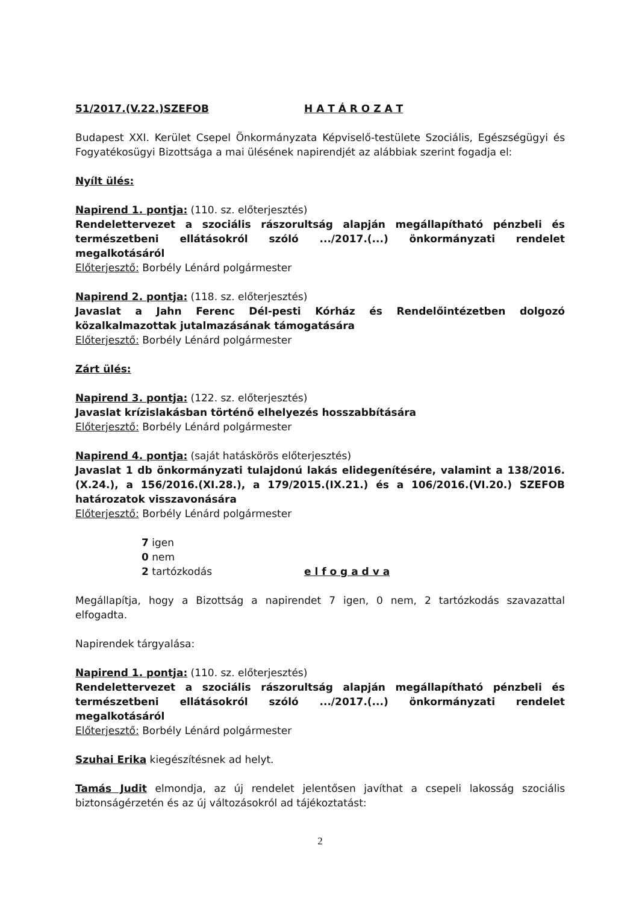51/2017.(V.22.)SZEFOB H A T Á R O Z A T
Budapest XXI. Kerület Csepel Önkormányzata Képviselő-testülete Szociális, Egészségügyi és Fogyatékosügyi Bizottsága a mai ülésének napirendjét az alábbiak szerint fogadja el:
Nyílt ülés:
Napirend 1. pontja: (110. sz. előterjesztés)
Rendelettervezet a szociális rászorultság alapján megállapítható pénzbeli és természetbeni ellátásokról szóló .../2017.(...) önkormányzati rendelet megalkotásáról
Előterjesztő: Borbély Lénárd polgármester
Napirend 2. pontja: (118. sz. előterjesztés)
Javaslat a Jahn Ferenc Dél-pesti Kórház és Rendelőintézetben dolgozó közalkalmazottak jutalmazásának támogatására
Előterjesztő: Borbély Lénárd polgármester
Zárt ülés:
Napirend 3. pontja: (122. sz. előterjesztés)
Javaslat krízislakásban történő elhelyezés hosszabbítására
Előterjesztő: Borbély Lénárd polgármester
Napirend 4. pontja: (saját hatáskörös előterjesztés)
Javaslat 1 db önkormányzati tulajdonú lakás elidegenítésére, valamint a 138/2016.(X.24.), a 156/2016.(XI.28.), a 179/2015.(IX.21.) és a 106/2016.(VI.20.) SZEFOB határozatok visszavonására
Előterjesztő: Borbély Lénárd polgármester
7 igen
0 nem
2 tartózkodás
e l f o g a d v a
Megállapítja, hogy a Bizottság a napirendet 7 igen, 0 nem, 2 tartózkodás szavazattal elfogadta.
Napirendek tárgyalása:
Napirend 1. pontja: (110. sz. előterjesztés)
Rendelettervezet a szociális rászorultság alapján megállapítható pénzbeli és természetbeni ellátásokról szóló .../2017.(...) önkormányzati rendelet megalkotásáról
Előterjesztő: Borbély Lénárd polgármester
Szuhai Erika kiegészítésnek ad helyt.
Tamás Judit elmondja, az új rendelet jelentősen javíthat a csepeli lakosság szociális biztonságérzetén és az új változásokról ad tájékoztatást:
2